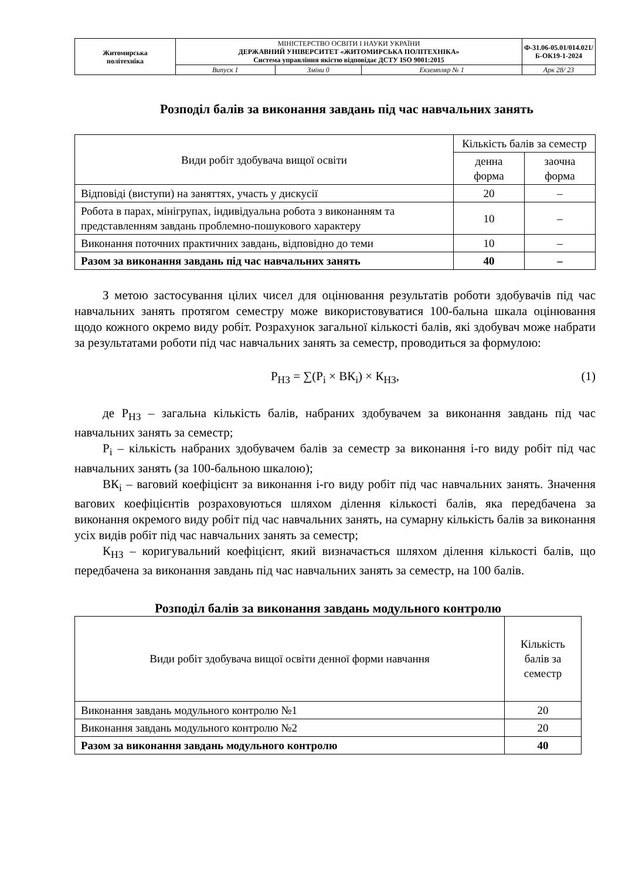| Житомирська політехніка | МІНІСТЕРСТВО ОСВІТИ І НАУКИ УКРАЇНИ ДЕРЖАВНИЙ УНІВЕРСИТЕТ «ЖИТОМИРСЬКА ПОЛІТЕХНІКА» Система управління якістю відповідає ДСТУ ISO 9001:2015 | | | Ф-31.06-05.01/014.021/Б-ОК19-1-2024 |
| | Випуск 1 | Зміни 0 | Екземпляр № 1 | Арк 28/ 23 |
Розподіл балів за виконання завдань під час навчальних занять
| Види робіт здобувача вищої освіти | Кількість балів за семестр | |
| | денна форма | заочна форма |
| Відповіді (виступи) на заняттях, участь у дискусії | 20 | – |
| Робота в парах, мінігрупах, індивідуальна робота з виконанням та представленням завдань проблемно-пошукового характеру | 10 | – |
| Виконання поточних практичних завдань, відповідно до теми | 10 | – |
| Разом за виконання завдань під час навчальних занять | 40 | – |
З метою застосування цілих чисел для оцінювання результатів роботи здобувачів під час навчальних занять протягом семестру може використовуватися 100-бальна шкала оцінювання щодо кожного окремо виду робіт. Розрахунок загальної кількості балів, які здобувач може набрати за результатами роботи під час навчальних занять за семестр, проводиться за формулою:
Р<sub>НЗ</sub> = ∑(Р<sub>i</sub> × ВК<sub>i</sub>) × К<sub>НЗ</sub>, (1)
де Р<sub>НЗ</sub> – загальна кількість балів, набраних здобувачем за виконання завдань під час навчальних занять за семестр;
Р<sub>i</sub> – кількість набраних здобувачем балів за семестр за виконання i-го виду робіт під час навчальних занять (за 100-бальною шкалою);
ВК<sub>i</sub> – ваговий коефіцієнт за виконання i-го виду робіт під час навчальних занять. Значення вагових коефіцієнтів розраховуються шляхом ділення кількості балів, яка передбачена за виконання окремого виду робіт під час навчальних занять, на сумарну кількість балів за виконання усіх видів робіт під час навчальних занять за семестр;
К<sub>НЗ</sub> – коригувальний коефіцієнт, який визначається шляхом ділення кількості балів, що передбачена за виконання завдань під час навчальних занять за семестр, на 100 балів.
Розподіл балів за виконання завдань модульного контролю
| Види робіт здобувача вищої освіти денної форми навчання | Кількість балів за семестр |
| Виконання завдань модульного контролю №1 | 20 |
| Виконання завдань модульного контролю №2 | 20 |
| Разом за виконання завдань модульного контролю | 40 |